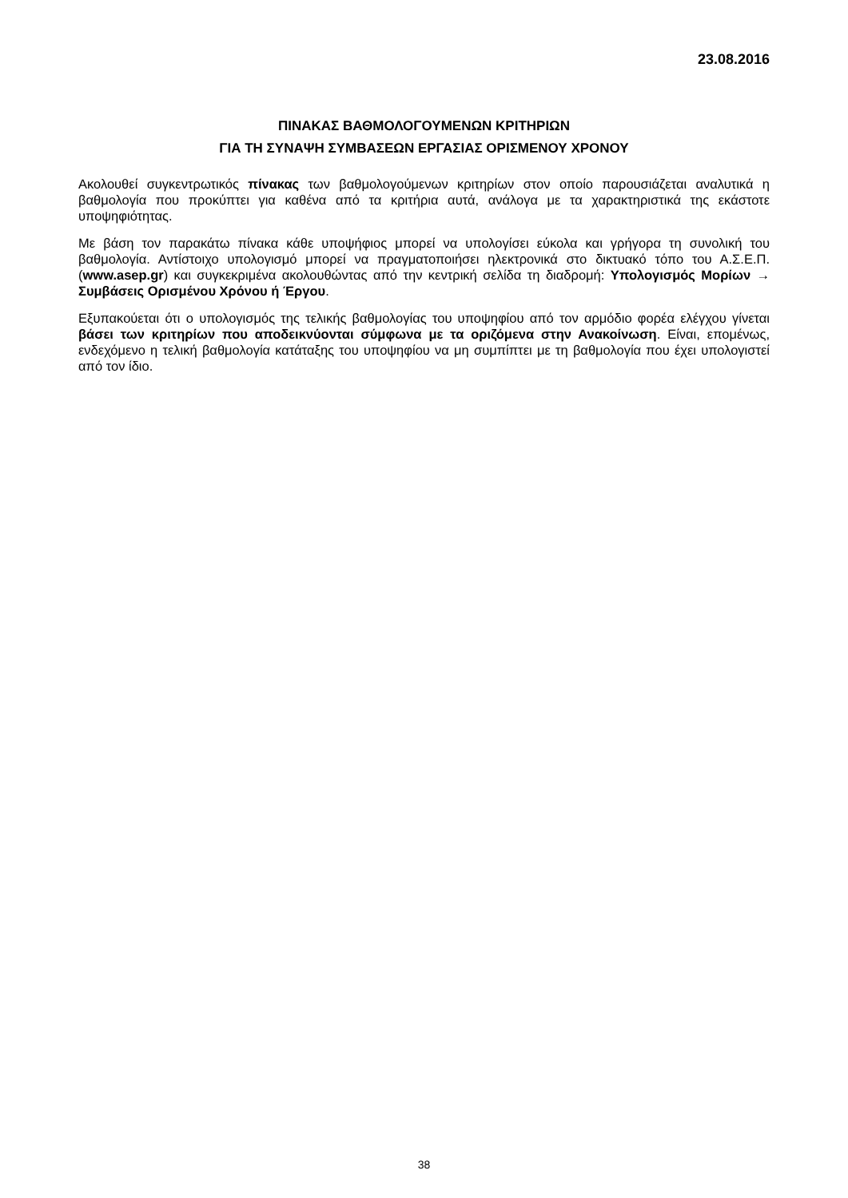23.08.2016
ΠΙΝΑΚΑΣ ΒΑΘΜΟΛΟΓΟΥΜΕΝΩΝ ΚΡΙΤΗΡΙΩΝ
ΓΙΑ ΤΗ ΣΥΝΑΨΗ ΣΥΜΒΑΣΕΩΝ ΕΡΓΑΣΙΑΣ ΟΡΙΣΜΕΝΟΥ ΧΡΟΝΟΥ
Ακολουθεί συγκεντρωτικός πίνακας των βαθμολογούμενων κριτηρίων στον οποίο παρουσιάζεται αναλυτικά η βαθμολογία που προκύπτει για καθένα από τα κριτήρια αυτά, ανάλογα με τα χαρακτηριστικά της εκάστοτε υποψηφιότητας.
Με βάση τον παρακάτω πίνακα κάθε υποψήφιος μπορεί να υπολογίσει εύκολα και γρήγορα τη συνολική του βαθμολογία. Αντίστοιχο υπολογισμό μπορεί να πραγματοποιήσει ηλεκτρονικά στο δικτυακό τόπο του Α.Σ.Ε.Π. (www.asep.gr) και συγκεκριμένα ακολουθώντας από την κεντρική σελίδα τη διαδρομή: Υπολογισμός Μορίων → Συμβάσεις Ορισμένου Χρόνου ή Έργου.
Εξυπακούεται ότι ο υπολογισμός της τελικής βαθμολογίας του υποψηφίου από τον αρμόδιο φορέα ελέγχου γίνεται βάσει των κριτηρίων που αποδεικνύονται σύμφωνα με τα οριζόμενα στην Ανακοίνωση. Είναι, επομένως, ενδεχόμενο η τελική βαθμολογία κατάταξης του υποψηφίου να μη συμπίπτει με τη βαθμολογία που έχει υπολογιστεί από τον ίδιο.
38